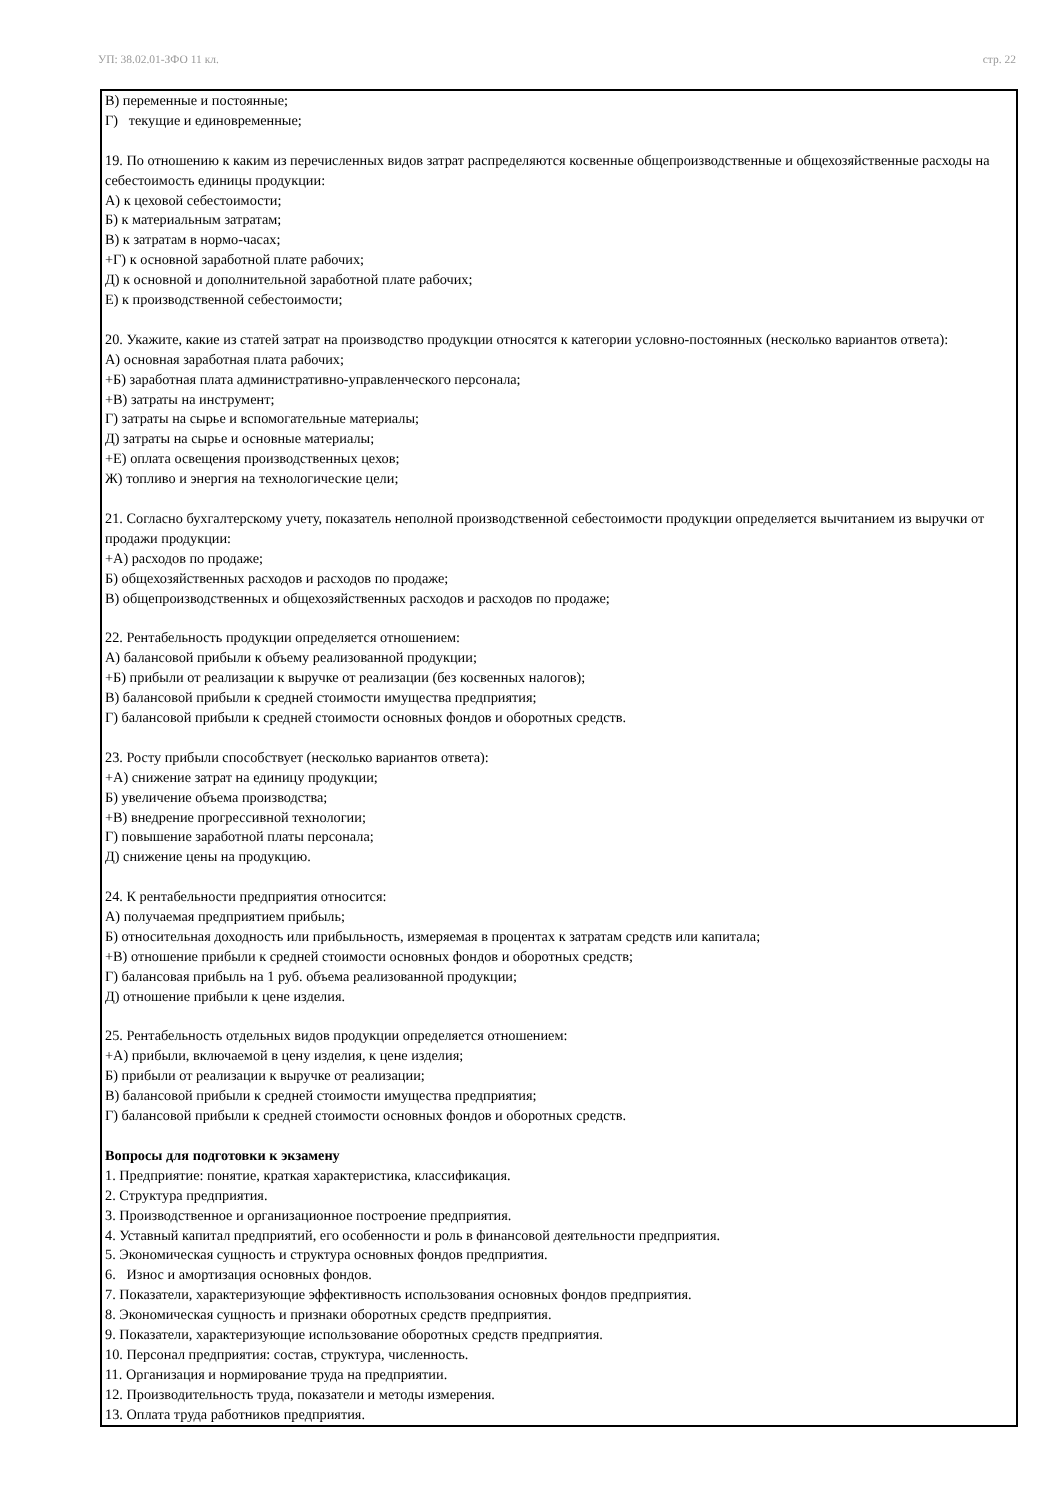УП: 38.02.01-ЗФО 11 кл. стр. 22
В) переменные и постоянные;
Г) текущие и единовременные;
19. По отношению к каким из перечисленных видов затрат распределяются косвенные общепроизводственные и общехозяйственные расходы на себестоимость единицы продукции:
А) к цеховой себестоимости;
Б) к материальным затратам;
В) к затратам в нормо-часах;
+Г) к основной заработной плате рабочих;
Д) к основной и дополнительной заработной плате рабочих;
Е) к производственной себестоимости;
20. Укажите, какие из статей затрат на производство продукции относятся к категории условно-постоянных (несколько вариантов ответа):
А) основная заработная плата рабочих;
+Б) заработная плата административно-управленческого персонала;
+В) затраты на инструмент;
Г) затраты на сырье и вспомогательные материалы;
Д) затраты на сырье и основные материалы;
+Е) оплата освещения производственных цехов;
Ж) топливо и энергия на технологические цели;
21. Согласно бухгалтерскому учету, показатель неполной производственной себестоимости продукции определяется вычитанием из выручки от продажи продукции:
+А) расходов по продаже;
Б) общехозяйственных расходов и расходов по продаже;
В) общепроизводственных и общехозяйственных расходов и расходов по продаже;
22. Рентабельность продукции определяется отношением:
А) балансовой прибыли к объему реализованной продукции;
+Б) прибыли от реализации к выручке от реализации (без косвенных налогов);
В) балансовой прибыли к средней стоимости имущества предприятия;
Г) балансовой прибыли к средней стоимости основных фондов и оборотных средств.
23. Росту прибыли способствует (несколько вариантов ответа):
+А) снижение затрат на единицу продукции;
Б) увеличение объема производства;
+В) внедрение прогрессивной технологии;
Г) повышение заработной платы персонала;
Д) снижение цены на продукцию.
24. К рентабельности предприятия относится:
А) получаемая предприятием прибыль;
Б) относительная доходность или прибыльность, измеряемая в процентах к затратам средств или капитала;
+В) отношение прибыли к средней стоимости основных фондов и оборотных средств;
Г) балансовая прибыль на 1 руб. объема реализованной продукции;
Д) отношение прибыли к цене изделия.
25. Рентабельность отдельных видов продукции определяется отношением:
+А) прибыли, включаемой в цену изделия, к цене изделия;
Б) прибыли от реализации к выручке от реализации;
В) балансовой прибыли к средней стоимости имущества предприятия;
Г) балансовой прибыли к средней стоимости основных фондов и оборотных средств.
Вопросы для подготовки к экзамену
1. Предприятие: понятие, краткая характеристика, классификация.
2. Структура предприятия.
3. Производственное и организационное построение предприятия.
4. Уставный капитал предприятий, его особенности и роль в финансовой деятельности предприятия.
5. Экономическая сущность и структура основных фондов предприятия.
6. Износ и амортизация основных фондов.
7. Показатели, характеризующие эффективность использования основных фондов предприятия.
8. Экономическая сущность и признаки оборотных средств предприятия.
9. Показатели, характеризующие использование оборотных средств предприятия.
10. Персонал предприятия: состав, структура, численность.
11. Организация и нормирование труда на предприятии.
12. Производительность труда, показатели и методы измерения.
13. Оплата труда работников предприятия.